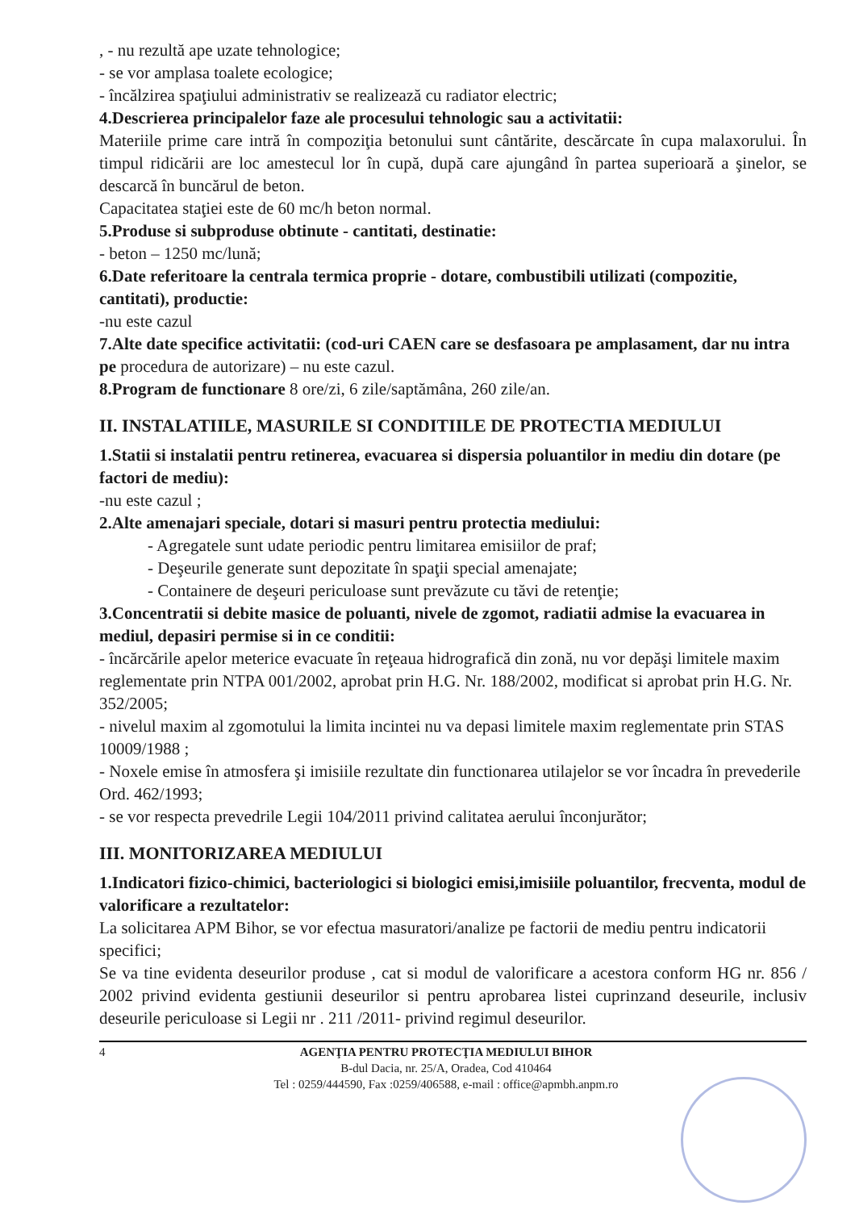, - nu rezultă ape uzate tehnologice;
- se vor amplasa toalete ecologice;
- încălzirea spaţiului administrativ se realizează cu radiator electric;
4.Descrierea principalelor faze ale procesului tehnologic sau a activitatii:
Materiile prime care intră în compoziţia betonului sunt cântărite, descărcate în cupa malaxorului. În timpul ridicării are loc amestecul lor în cupă, după care ajungând în partea superioară a şinelor, se descarcă în buncărul de beton.
Capacitatea staţiei este de 60 mc/h beton normal.
5.Produse si subproduse obtinute - cantitati, destinatie:
- beton – 1250 mc/lună;
6.Date referitoare la centrala termica proprie - dotare, combustibili utilizati (compozitie, cantitati), productie:
-nu este cazul
7.Alte date specifice activitatii: (cod-uri CAEN care se desfasoara pe amplasament, dar nu intra pe procedura de autorizare) – nu este cazul.
8.Program de functionare 8 ore/zi, 6 zile/saptămâna, 260 zile/an.
II. INSTALATIILE, MASURILE SI CONDITIILE DE PROTECTIA MEDIULUI
1.Statii si instalatii pentru retinerea, evacuarea si dispersia poluantilor in mediu din dotare (pe factori de mediu):
-nu este cazul ;
2.Alte amenajari speciale, dotari si masuri pentru protectia mediului:
- Agregatele sunt udate periodic pentru limitarea emisiilor de praf;
- Deşeurile generate sunt depozitate în spaţii special amenajate;
- Containere de deşeuri periculoase sunt prevăzute cu tăvi de retenţie;
3.Concentratii si debite masice de poluanti, nivele de zgomot, radiatii admise la evacuarea in mediul, depasiri permise si in ce conditii:
- încărcările apelor meterice evacuate în reţeaua hidrografică din zonă, nu vor depăşi limitele maxim reglementate prin NTPA 001/2002, aprobat prin H.G. Nr. 188/2002, modificat si aprobat prin H.G. Nr. 352/2005;
- nivelul maxim al zgomotului la limita incintei nu va depasi limitele maxim reglementate prin STAS 10009/1988 ;
- Noxele emise în atmosfera şi imisiile rezultate din functionarea utilajelor se vor încadra în prevederile Ord. 462/1993;
- se vor respecta prevedrile Legii 104/2011 privind calitatea aerului înconjurător;
III. MONITORIZAREA MEDIULUI
1.Indicatori fizico-chimici, bacteriologici si biologici emisi,imisiile poluantilor, frecventa, modul de valorificare a rezultatelor:
La solicitarea APM Bihor, se vor efectua masuratori/analize pe factorii de mediu pentru indicatorii specifici;
Se va tine evidenta deseurilor produse , cat si modul de valorificare a acestora conform HG nr. 856 / 2002 privind evidenta gestiunii deseurilor si pentru aprobarea listei cuprinzand deseurile, inclusiv deseurile periculoase si Legii nr . 211 /2011- privind regimul deseurilor.
4 AGENŢIA PENTRU PROTECŢIA MEDIULUI BIHOR
B-dul Dacia, nr. 25/A, Oradea, Cod 410464
Tel : 0259/444590, Fax :0259/406588, e-mail : office@apmbh.anpm.ro